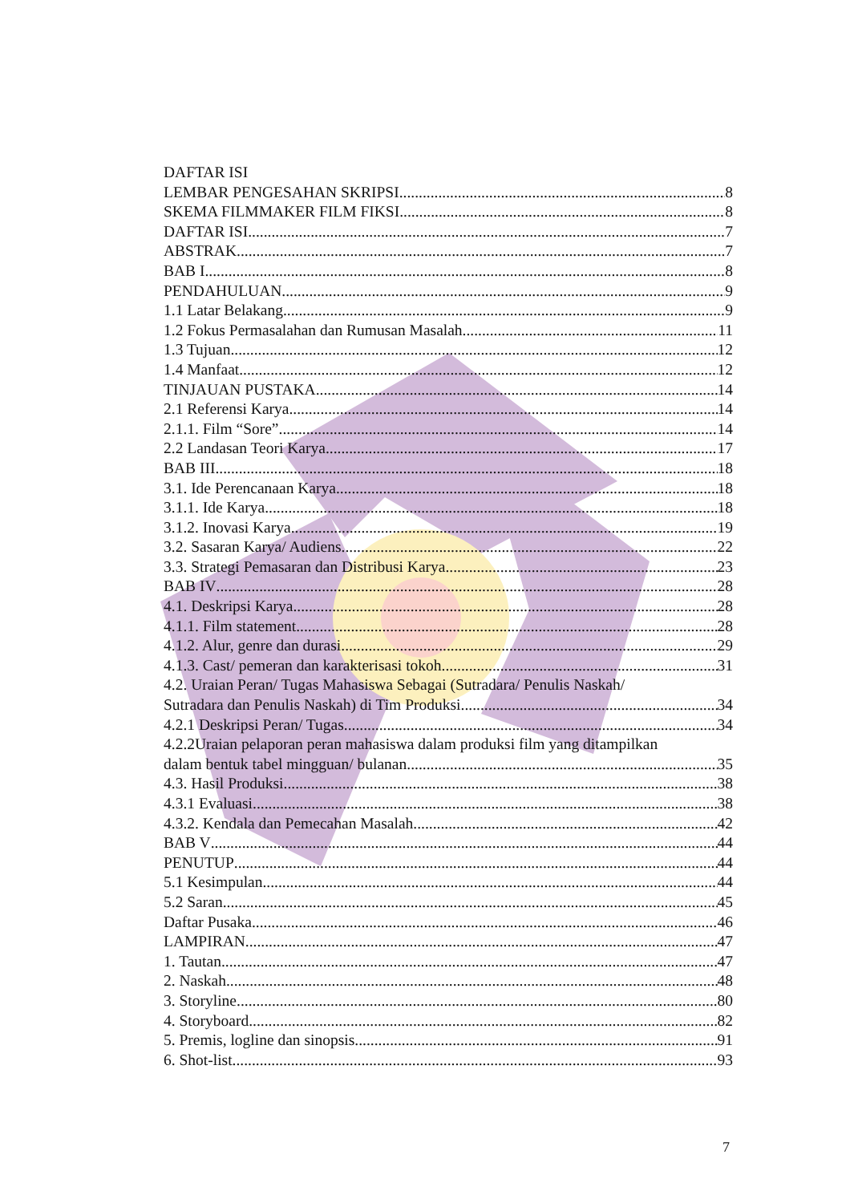DAFTAR ISI
LEMBAR PENGESAHAN SKRIPSI 8
SKEMA FILMMAKER FILM FIKSI 8
DAFTAR ISI 7
ABSTRAK 7
BAB I 8
PENDAHULUAN 9
1.1 Latar Belakang 9
1.2 Fokus Permasalahan dan Rumusan Masalah 11
1.3 Tujuan 12
1.4 Manfaat 12
TINJAUAN PUSTAKA 14
2.1 Referensi Karya 14
2.1.1. Film “Sore” 14
2.2 Landasan Teori Karya 17
BAB III 18
3.1. Ide Perencanaan Karya 18
3.1.1. Ide Karya 18
3.1.2. Inovasi Karya 19
3.2. Sasaran Karya/ Audiens 22
3.3. Strategi Pemasaran dan Distribusi Karya 23
BAB IV 28
4.1. Deskripsi Karya 28
4.1.1. Film statement 28
4.1.2. Alur, genre dan durasi 29
4.1.3. Cast/ pemeran dan karakterisasi tokoh 31
4.2. Uraian Peran/ Tugas Mahasiswa Sebagai (Sutradara/ Penulis Naskah/
Sutradara dan Penulis Naskah) di Tim Produksi 34
4.2.1 Deskripsi Peran/ Tugas 34
4.2.2Uraian pelaporan peran mahasiswa dalam produksi film yang ditampilkan
dalam bentuk tabel mingguan/ bulanan 35
4.3. Hasil Produksi 38
4.3.1 Evaluasi 38
4.3.2. Kendala dan Pemecahan Masalah 42
BAB V 44
PENUTUP 44
5.1 Kesimpulan 44
5.2 Saran 45
Daftar Pusaka 46
LAMPIRAN 47
1. Tautan 47
2. Naskah 48
3. Storyline 80
4. Storyboard 82
5. Premis, logline dan sinopsis 91
6. Shot-list 93
7